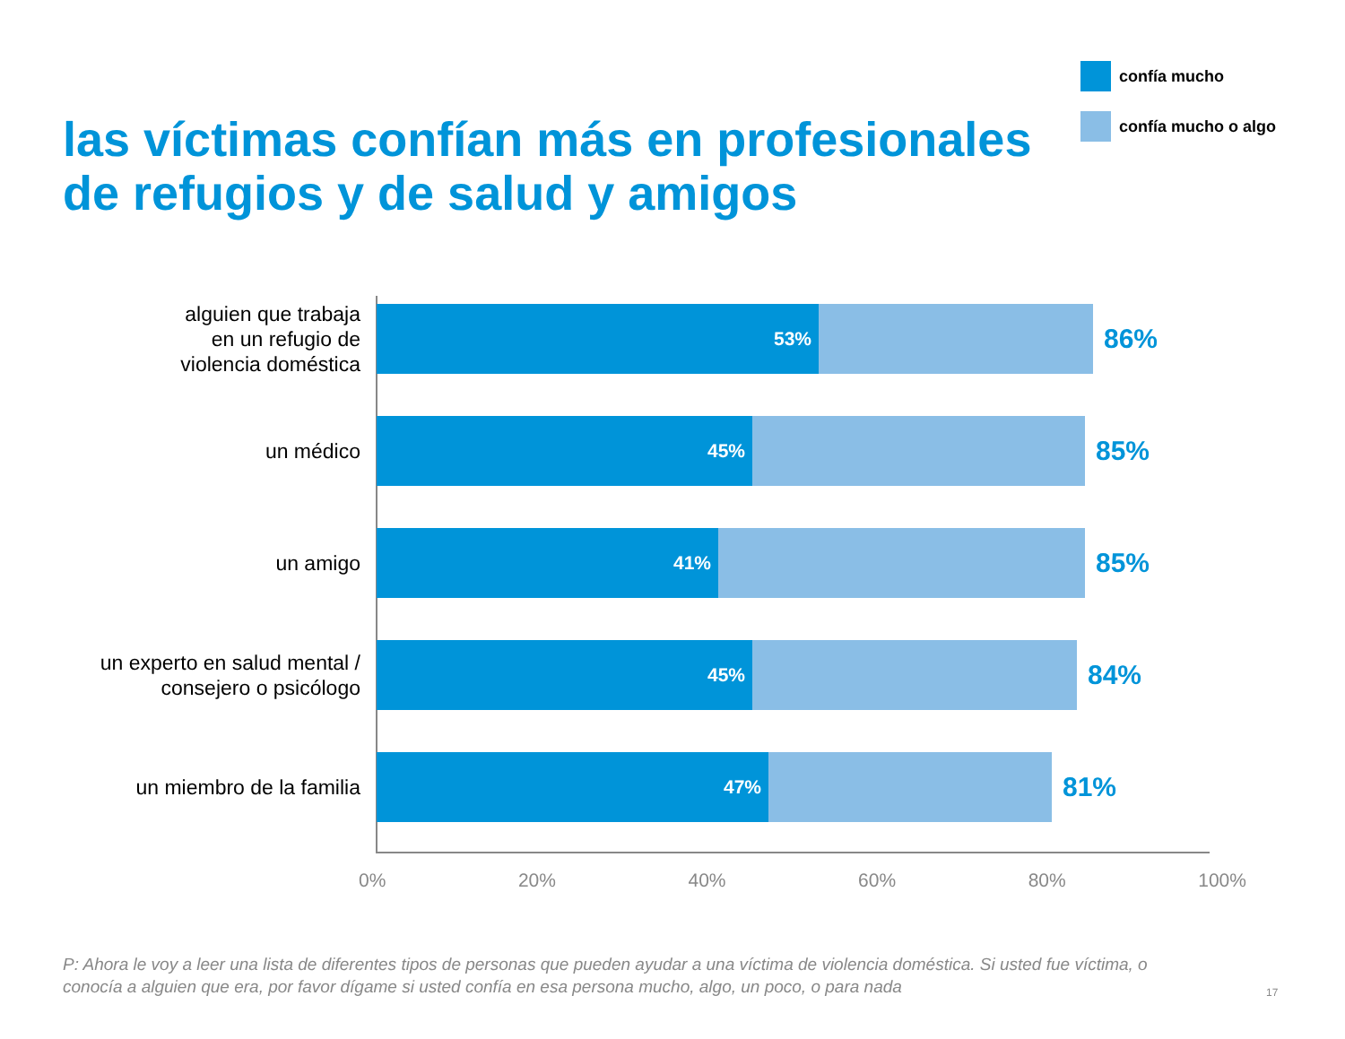confía mucho
confía mucho o algo
las víctimas confían más en profesionales
de refugios y de salud y amigos
alguien que trabaja
en un refugio de
violencia doméstica
53%
86%
un médico
45%
85%
un amigo
41%
85%
un experto en salud mental /
consejero o psicólogo
45%
84%
un miembro de la familia
47%
81%
0% 20% 40% 60% 80% 100%
P: Ahora le voy a leer una lista de diferentes tipos de personas que pueden ayudar a una víctima de violencia doméstica. Si usted fue víctima, o conocía a alguien que era, por favor dígame si usted confía en esa persona mucho, algo, un poco, o para nada
17